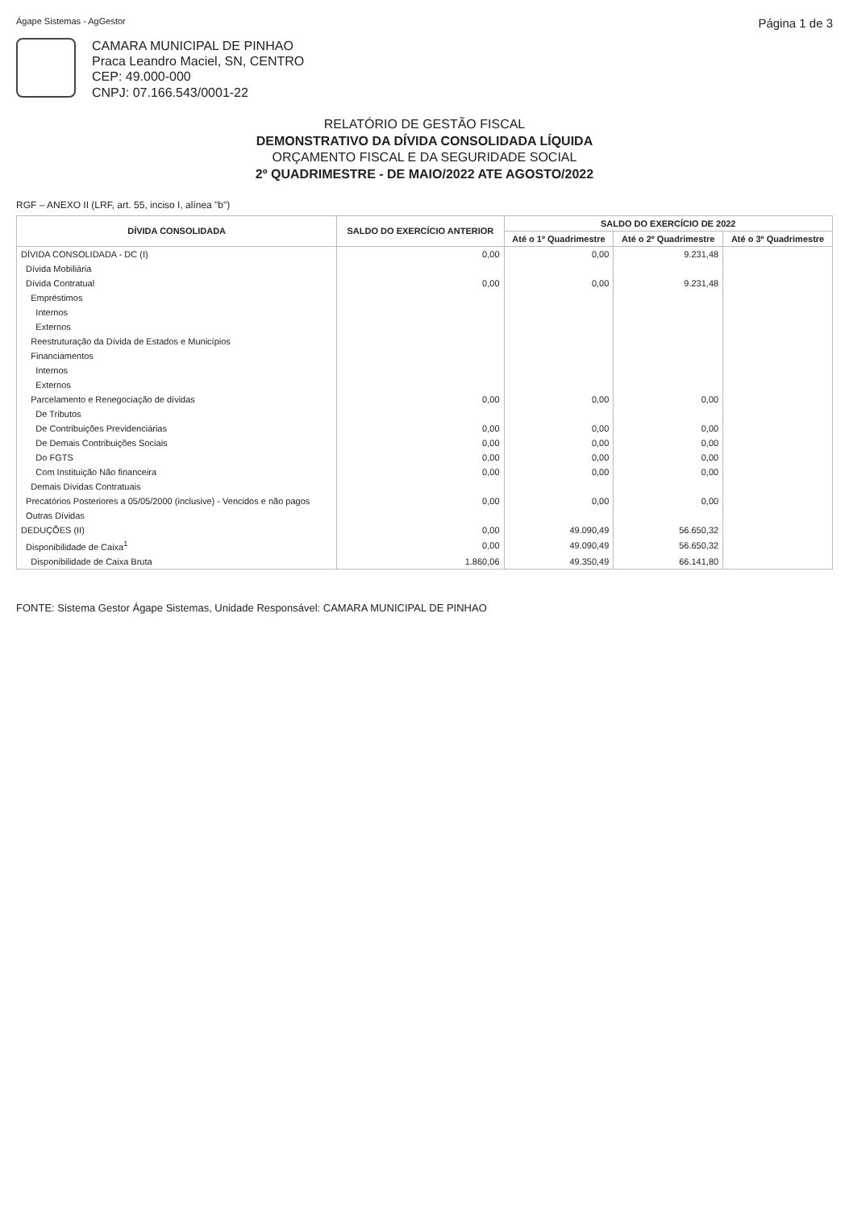Ágape Sistemas - AgGestor Página 1 de 3
CAMARA MUNICIPAL DE PINHAO
Praca Leandro Maciel, SN, CENTRO
CEP: 49.000-000
CNPJ: 07.166.543/0001-22
RELATÓRIO DE GESTÃO FISCAL
DEMONSTRATIVO DA DÍVIDA CONSOLIDADA LÍQUIDA
ORÇAMENTO FISCAL E DA SEGURIDADE SOCIAL
2º QUADRIMESTRE - DE MAIO/2022 ATE AGOSTO/2022
RGF – ANEXO II (LRF, art. 55, inciso I, alínea "b")
| DÍVIDA CONSOLIDADA | SALDO DO EXERCÍCIO ANTERIOR | SALDO DO EXERCÍCIO DE 2022 | | |
| --- | --- | --- | --- | --- |
| | | Até o 1º Quadrimestre | Até o 2º Quadrimestre | Até o 3º Quadrimestre |
| DÍVIDA CONSOLIDADA - DC (I) | 0,00 | 0,00 | 9.231,48 | |
| Dívida Mobiliária | | | | |
| Dívida Contratual | 0,00 | 0,00 | 9.231,48 | |
| Empréstimos | | | | |
| Internos | | | | |
| Externos | | | | |
| Reestruturação da Dívida de Estados e Municípios | | | | |
| Financiamentos | | | | |
| Internos | | | | |
| Externos | | | | |
| Parcelamento e Renegociação de dívidas | 0,00 | 0,00 | 0,00 | |
| De Tributos | | | | |
| De Contribuições Previdenciárias | 0,00 | 0,00 | 0,00 | |
| De Demais Contribuições Sociais | 0,00 | 0,00 | 0,00 | |
| Do FGTS | 0,00 | 0,00 | 0,00 | |
| Com Instituição Não financeira | 0,00 | 0,00 | 0,00 | |
| Demais Dívidas Contratuais | | | | |
| Precatórios Posteriores a 05/05/2000 (inclusive) - Vencidos e não pagos | 0,00 | 0,00 | 0,00 | |
| Outras Dívidas | | | | |
| DEDUÇÕES (II) | 0,00 | 49.090,49 | 56.650,32 | |
| Disponibilidade de Caixa<sup>1</sup> | 0,00 | 49.090,49 | 56.650,32 | |
| Disponibilidade de Caixa Bruta | 1.860,06 | 49.350,49 | 66.141,80 | |
FONTE: Sistema Gestor Ágape Sistemas, Unidade Responsável: CAMARA MUNICIPAL DE PINHAO